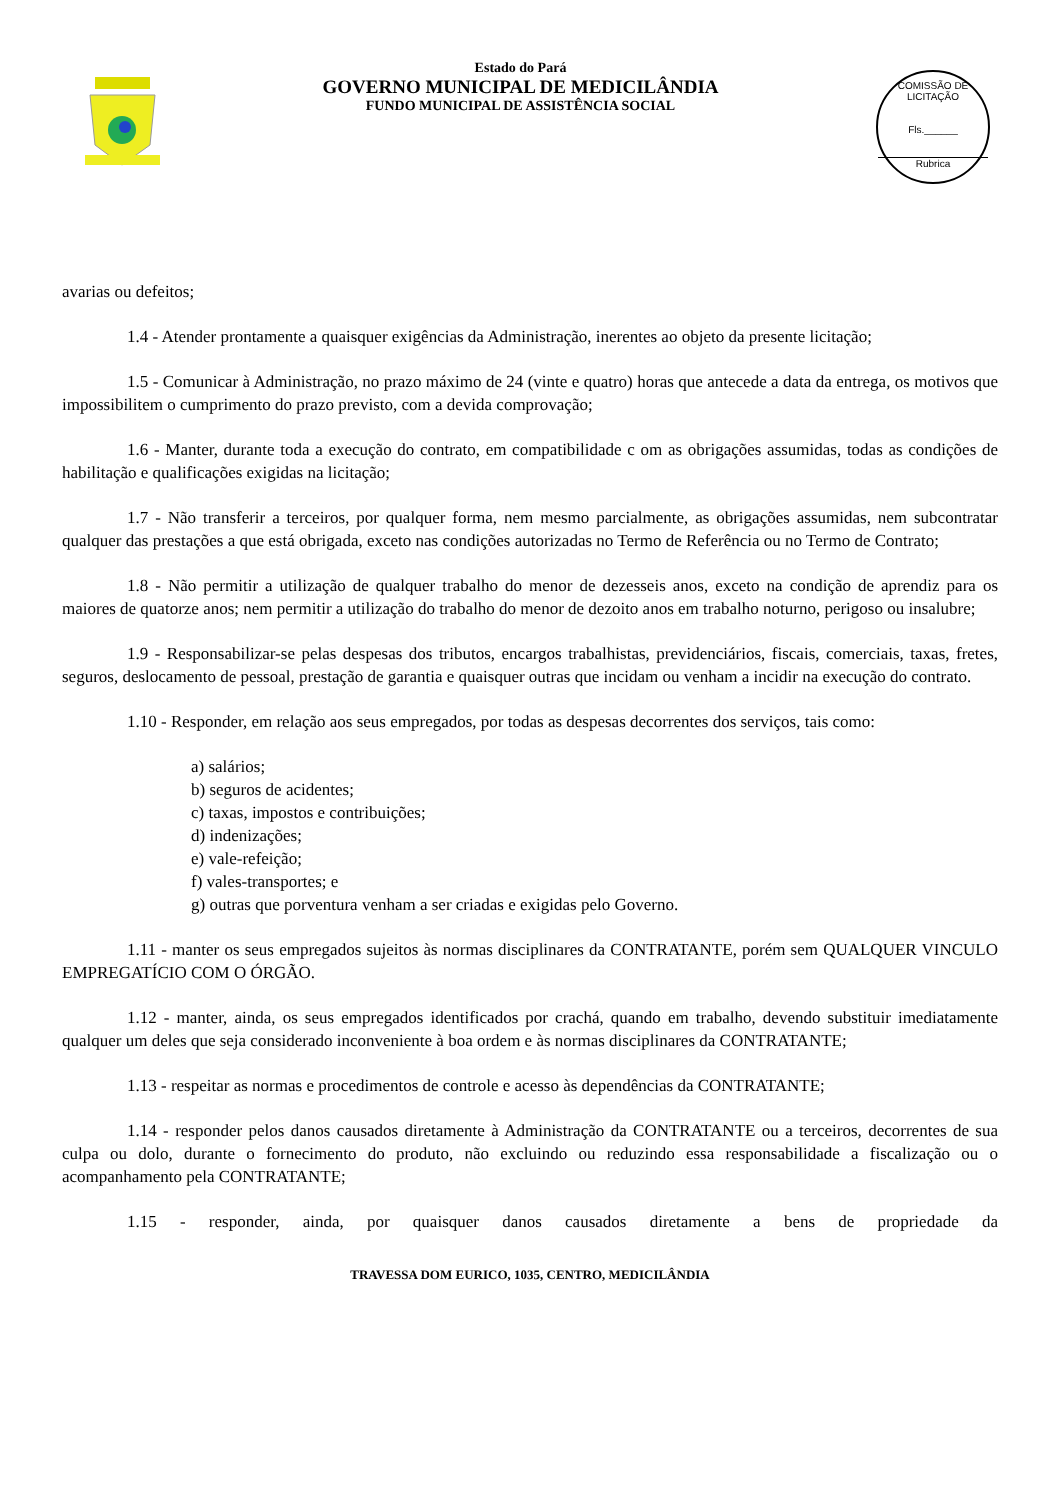Estado do Pará
GOVERNO MUNICIPAL DE MEDICILÂNDIA
FUNDO MUNICIPAL DE ASSISTÊNCIA SOCIAL
COMISSÃO DE LICITAÇÃO
Fls.______
Rubrica
avarias ou defeitos;
1.4 - Atender prontamente a quaisquer exigências da Administração, inerentes ao objeto da presente licitação;
1.5 - Comunicar à Administração, no prazo máximo de 24 (vinte e quatro) horas que antecede a data da entrega, os motivos que impossibilitem o cumprimento do prazo previsto, com a devida comprovação;
1.6 - Manter, durante toda a execução do contrato, em compatibilidade c om as obrigações assumidas, todas as condições de habilitação e qualificações exigidas na licitação;
1.7 - Não transferir a terceiros, por qualquer forma, nem mesmo parcialmente, as obrigações assumidas, nem subcontratar qualquer das prestações a que está obrigada, exceto nas condições autorizadas no Termo de Referência ou no Termo de Contrato;
1.8 - Não permitir a utilização de qualquer trabalho do menor de dezesseis anos, exceto na condição de aprendiz para os maiores de quatorze anos; nem permitir a utilização do trabalho do menor de dezoito anos em trabalho noturno, perigoso ou insalubre;
1.9 - Responsabilizar-se pelas despesas dos tributos, encargos trabalhistas, previdenciários, fiscais, comerciais, taxas, fretes, seguros, deslocamento de pessoal, prestação de garantia e quaisquer outras que incidam ou venham a incidir na execução do contrato.
1.10 - Responder, em relação aos seus empregados, por todas as despesas decorrentes dos serviços, tais como:
a) salários;
b) seguros de acidentes;
c) taxas, impostos e contribuições;
d) indenizações;
e) vale-refeição;
f) vales-transportes; e
g) outras que porventura venham a ser criadas e exigidas pelo Governo.
1.11 - manter os seus empregados sujeitos às normas disciplinares da CONTRATANTE, porém sem QUALQUER VINCULO EMPREGATÍCIO COM O ÓRGÃO.
1.12 - manter, ainda, os seus empregados identificados por crachá, quando em trabalho, devendo substituir imediatamente qualquer um deles que seja considerado inconveniente à boa ordem e às normas disciplinares da CONTRATANTE;
1.13 - respeitar as normas e procedimentos de controle e acesso às dependências da CONTRATANTE;
1.14 - responder pelos danos causados diretamente à Administração da CONTRATANTE ou a terceiros, decorrentes de sua culpa ou dolo, durante o fornecimento do produto, não excluindo ou reduzindo essa responsabilidade a fiscalização ou o acompanhamento pela CONTRATANTE;
1.15 - responder, ainda, por quaisquer danos causados diretamente a bens de propriedade da
TRAVESSA DOM EURICO, 1035, CENTRO, MEDICILÂNDIA